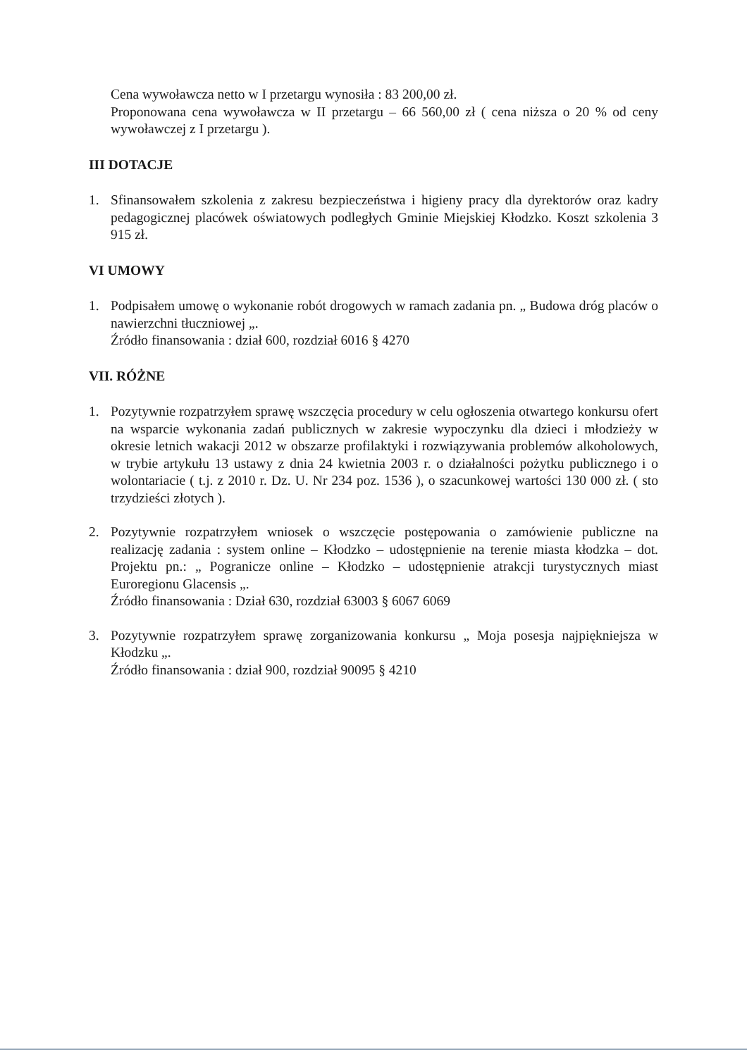Cena wywoławcza netto w I przetargu wynosiła : 83 200,00 zł.
Proponowana cena wywoławcza w II przetargu – 66 560,00 zł ( cena niższa o 20 % od ceny wywoławczej z I przetargu ).
III DOTACJE
1. Sfinansowałem szkolenia z zakresu bezpieczeństwa i higieny pracy dla dyrektorów oraz kadry pedagogicznej placówek oświatowych podległych Gminie Miejskiej Kłodzko. Koszt szkolenia 3 915 zł.
VI UMOWY
1. Podpisałem umowę o wykonanie robót drogowych w ramach zadania pn. „ Budowa dróg placów o nawierzchni tłuczniowej „.
Źródło finansowania : dział 600, rozdział 6016 § 4270
VII. RÓŻNE
1. Pozytywnie rozpatrzyłem sprawę wszczęcia procedury w celu ogłoszenia otwartego konkursu ofert na wsparcie wykonania zadań publicznych w zakresie wypoczynku dla dzieci i młodzieży w okresie letnich wakacji 2012 w obszarze profilaktyki i rozwiązywania problemów alkoholowych, w trybie artykułu 13 ustawy z dnia 24 kwietnia 2003 r. o działalności pożytku publicznego i o wolontariacie ( t.j. z 2010 r. Dz. U. Nr 234 poz. 1536 ), o szacunkowej wartości 130 000 zł. ( sto trzydzieści złotych ).
2. Pozytywnie rozpatrzyłem wniosek o wszczęcie postępowania o zamówienie publiczne na realizację zadania : system online – Kłodzko – udostępnienie na terenie miasta kłodzka – dot. Projektu pn.: „ Pogranicze online – Kłodzko – udostępnienie atrakcji turystycznych miast Euroregionu Glacensis „.
Źródło finansowania : Dział 630, rozdział 63003 § 6067 6069
3. Pozytywnie rozpatrzyłem sprawę zorganizowania konkursu „ Moja posesja najpiękniejsza w Kłodzku „.
Źródło finansowania : dział 900, rozdział 90095 § 4210